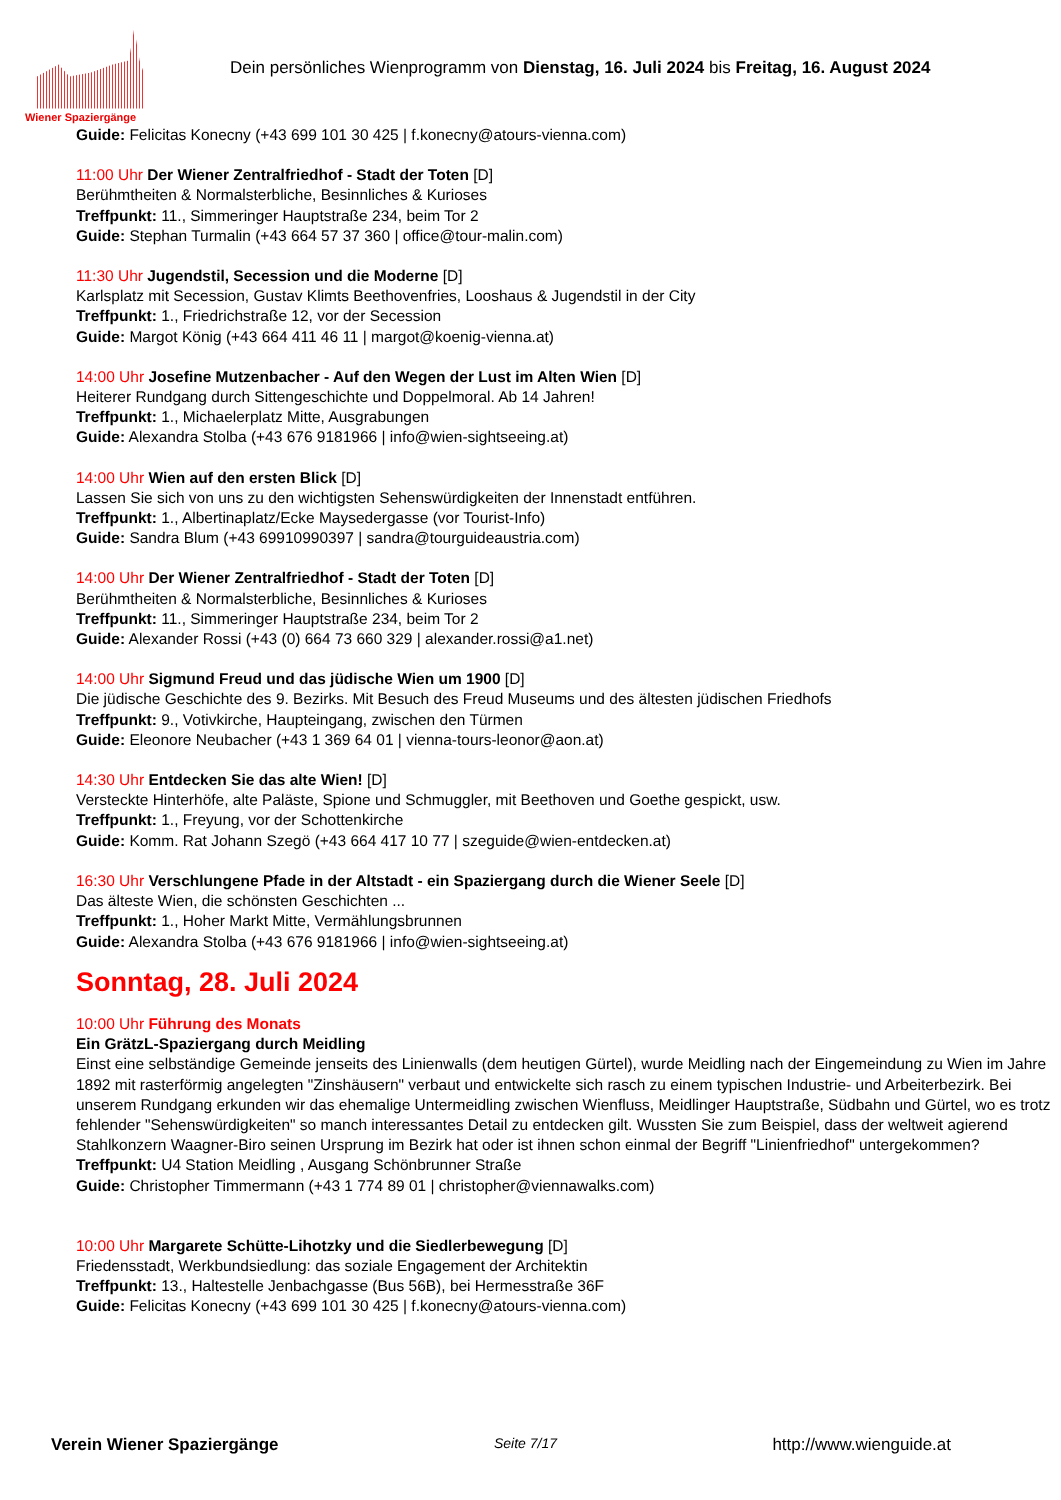Wiener Spaziergänge
Dein persönliches Wienprogramm von Dienstag, 16. Juli 2024 bis Freitag, 16. August 2024
Guide: Felicitas Konecny (+43 699 101 30 425 | f.konecny@atours-vienna.com)
11:00 Uhr Der Wiener Zentralfriedhof - Stadt der Toten [D]
Berühmtheiten & Normalsterbliche, Besinnliches & Kurioses
Treffpunkt: 11., Simmeringer Hauptstraße 234, beim Tor 2
Guide: Stephan Turmalin (+43 664 57 37 360 | office@tour-malin.com)
11:30 Uhr Jugendstil, Secession und die Moderne [D]
Karlsplatz mit Secession, Gustav Klimts Beethovenfries, Looshaus & Jugendstil in der City
Treffpunkt: 1., Friedrichstraße 12, vor der Secession
Guide: Margot König (+43 664 411 46 11 | margot@koenig-vienna.at)
14:00 Uhr Josefine Mutzenbacher - Auf den Wegen der Lust im Alten Wien [D]
Heiterer Rundgang durch Sittengeschichte und Doppelmoral. Ab 14 Jahren!
Treffpunkt: 1., Michaelerplatz Mitte, Ausgrabungen
Guide: Alexandra Stolba (+43 676 9181966 | info@wien-sightseeing.at)
14:00 Uhr Wien auf den ersten Blick [D]
Lassen Sie sich von uns zu den wichtigsten Sehenswürdigkeiten der Innenstadt entführen.
Treffpunkt: 1., Albertinaplatz/Ecke Maysedergasse (vor Tourist-Info)
Guide: Sandra Blum (+43 69910990397 | sandra@tourguideaustria.com)
14:00 Uhr Der Wiener Zentralfriedhof - Stadt der Toten [D]
Berühmtheiten & Normalsterbliche, Besinnliches & Kurioses
Treffpunkt: 11., Simmeringer Hauptstraße 234, beim Tor 2
Guide: Alexander Rossi (+43 (0) 664 73 660 329 | alexander.rossi@a1.net)
14:00 Uhr Sigmund Freud und das jüdische Wien um 1900 [D]
Die jüdische Geschichte des 9. Bezirks. Mit Besuch des Freud Museums und des ältesten jüdischen Friedhofs
Treffpunkt: 9., Votivkirche, Haupteingang, zwischen den Türmen
Guide: Eleonore Neubacher (+43 1 369 64 01 | vienna-tours-leonor@aon.at)
14:30 Uhr Entdecken Sie das alte Wien! [D]
Versteckte Hinterhöfe, alte Paläste, Spione und Schmuggler, mit Beethoven und Goethe gespickt, usw.
Treffpunkt: 1., Freyung, vor der Schottenkirche
Guide: Komm. Rat Johann Szegö (+43 664 417 10 77 | szeguide@wien-entdecken.at)
16:30 Uhr Verschlungene Pfade in der Altstadt - ein Spaziergang durch die Wiener Seele [D]
Das älteste Wien, die schönsten Geschichten ...
Treffpunkt: 1., Hoher Markt Mitte, Vermählungsbrunnen
Guide: Alexandra Stolba (+43 676 9181966 | info@wien-sightseeing.at)
Sonntag, 28. Juli 2024
10:00 Uhr Führung des Monats
Ein GrätzL-Spaziergang durch Meidling
Einst eine selbständige Gemeinde jenseits des Linienwalls (dem heutigen Gürtel), wurde Meidling nach der Eingemeindung zu Wien im Jahre 1892 mit rasterförmig angelegten "Zinshäusern" verbaut und entwickelte sich rasch zu einem typischen Industrie- und Arbeiterbezirk. Bei unserem Rundgang erkunden wir das ehemalige Untermeidling zwischen Wienfluss, Meidlinger Hauptstraße, Südbahn und Gürtel, wo es trotz fehlender "Sehenswürdigkeiten" so manch interessantes Detail zu entdecken gilt. Wussten Sie zum Beispiel, dass der weltweit agierend Stahlkonzern Waagner-Biro seinen Ursprung im Bezirk hat oder ist ihnen schon einmal der Begriff "Linienfriedhof" untergekommen?
Treffpunkt: U4 Station Meidling , Ausgang Schönbrunner Straße
Guide: Christopher Timmermann (+43 1 774 89 01 | christopher@viennawalks.com)
10:00 Uhr Margarete Schütte-Lihotzky und die Siedlerbewegung [D]
Friedensstadt, Werkbundsiedlung: das soziale Engagement der Architektin
Treffpunkt: 13., Haltestelle Jenbachgasse (Bus 56B), bei Hermesstraße 36F
Guide: Felicitas Konecny (+43 699 101 30 425 | f.konecny@atours-vienna.com)
Verein Wiener Spaziergänge Seite 7/17 http://www.wienguide.at